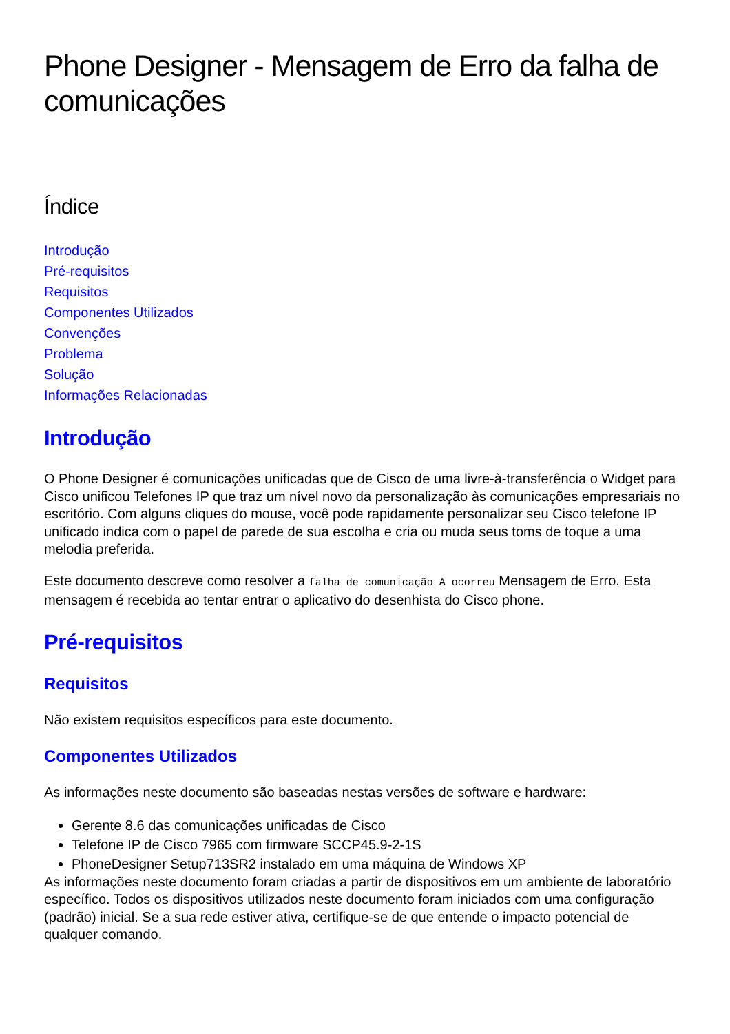Phone Designer - Mensagem de Erro da falha de comunicações
Índice
Introdução
Pré-requisitos
Requisitos
Componentes Utilizados
Convenções
Problema
Solução
Informações Relacionadas
Introdução
O Phone Designer é comunicações unificadas que de Cisco de uma livre-à-transferência o Widget para Cisco unificou Telefones IP que traz um nível novo da personalização às comunicações empresariais no escritório. Com alguns cliques do mouse, você pode rapidamente personalizar seu Cisco telefone IP unificado indica com o papel de parede de sua escolha e cria ou muda seus toms de toque a uma melodia preferida.
Este documento descreve como resolver a falha de comunicação A ocorreu Mensagem de Erro. Esta mensagem é recebida ao tentar entrar o aplicativo do desenhista do Cisco phone.
Pré-requisitos
Requisitos
Não existem requisitos específicos para este documento.
Componentes Utilizados
As informações neste documento são baseadas nestas versões de software e hardware:
Gerente 8.6 das comunicações unificadas de Cisco
Telefone IP de Cisco 7965 com firmware SCCP45.9-2-1S
PhoneDesigner Setup713SR2 instalado em uma máquina de Windows XP
As informações neste documento foram criadas a partir de dispositivos em um ambiente de laboratório específico. Todos os dispositivos utilizados neste documento foram iniciados com uma configuração (padrão) inicial. Se a sua rede estiver ativa, certifique-se de que entende o impacto potencial de qualquer comando.